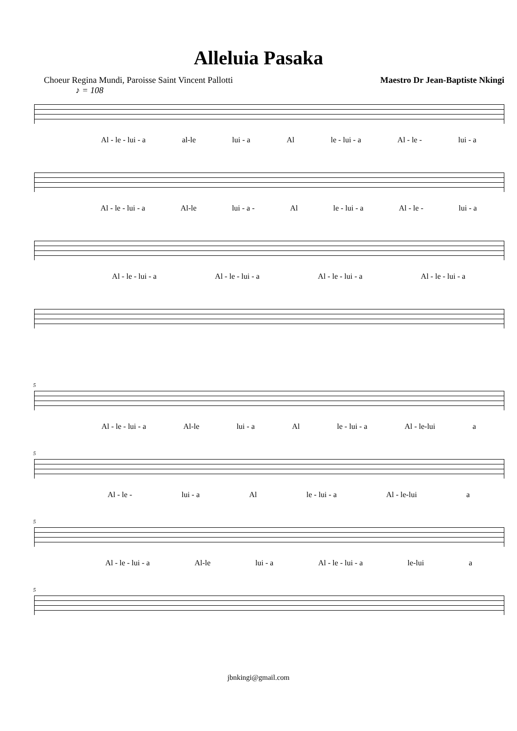Alleluia Pasaka
Choeur Regina Mundi, Paroisse Saint Vincent Pallotti Maestro Dr Jean-Baptiste Nkingi
♪ = 108
Al - le - lui - a al-le lui - a Al le - lui - a Al - le - lui - a
Al - le - lui - a Al-le lui - a - Al le - lui - a Al - le - lui - a
Al - le - lui - a Al - le - lui - a Al - le - lui - a Al - le - lui - a
5
Al - le - lui - a Al-le lui - a Al le - lui - a Al - le-lui a
5
Al - le - lui - a Al le - lui - a Al - le-lui a
5
Al - le - lui - a Al-le lui - a Al - le - lui - a le-lui a
5
jbnkingi@gmail.com